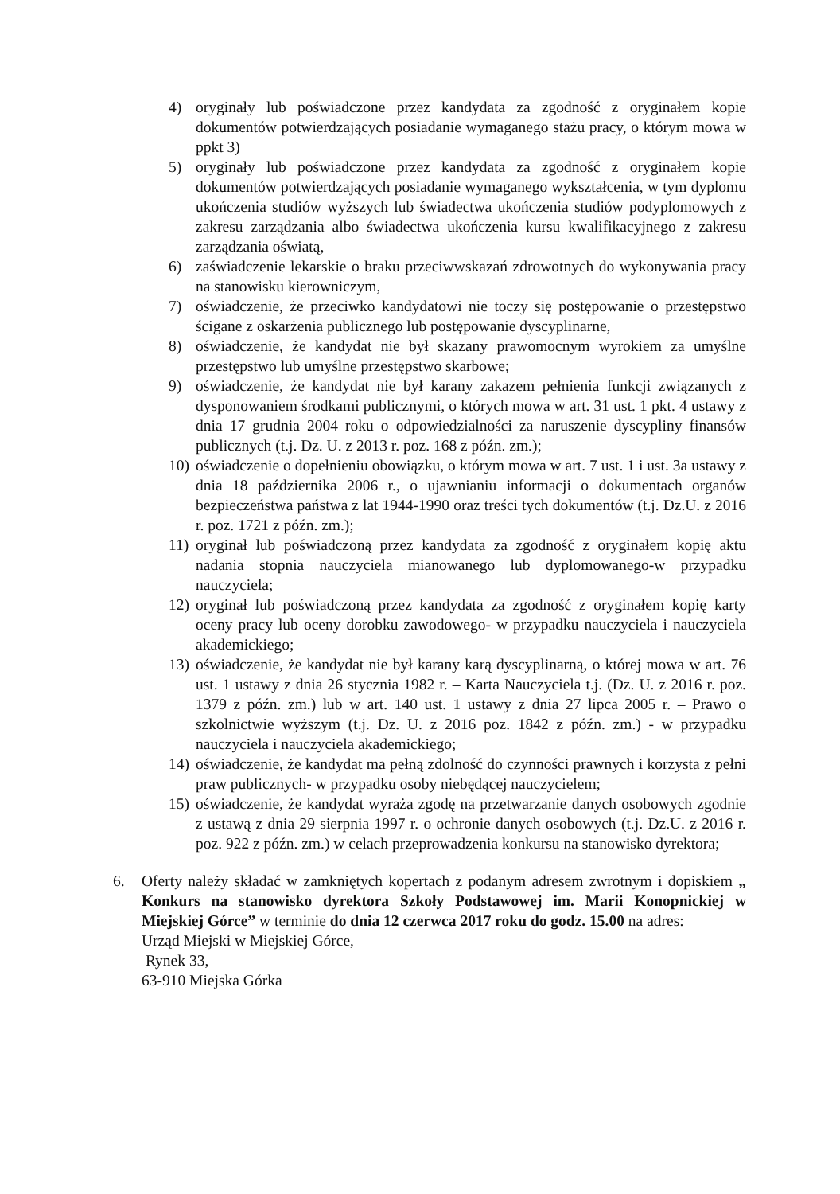4) oryginały lub poświadczone przez kandydata za zgodność z oryginałem kopie dokumentów potwierdzających posiadanie wymaganego stażu pracy, o którym mowa w ppkt 3)
5) oryginały lub poświadczone przez kandydata za zgodność z oryginałem kopie dokumentów potwierdzających posiadanie wymaganego wykształcenia, w tym dyplomu ukończenia studiów wyższych lub świadectwa ukończenia studiów podyplomowych z zakresu zarządzania albo świadectwa ukończenia kursu kwalifikacyjnego z zakresu zarządzania oświatą,
6) zaświadczenie lekarskie o braku przeciwwskazań zdrowotnych do wykonywania pracy na stanowisku kierowniczym,
7) oświadczenie, że przeciwko kandydatowi nie toczy się postępowanie o przestępstwo ścigane z oskarżenia publicznego lub postępowanie dyscyplinarne,
8) oświadczenie, że kandydat nie był skazany prawomocnym wyrokiem za umyślne przestępstwo lub umyślne przestępstwo skarbowe;
9) oświadczenie, że kandydat nie był karany zakazem pełnienia funkcji związanych z dysponowaniem środkami publicznymi, o których mowa w art. 31 ust. 1 pkt. 4 ustawy z dnia 17 grudnia 2004 roku o odpowiedzialności za naruszenie dyscypliny finansów publicznych (t.j. Dz. U. z 2013 r. poz. 168 z późn. zm.);
10)
oświadczenie o dopełnieniu obowiązku, o którym mowa w art. 7 ust. 1 i ust. 3a ustawy z dnia 18 października 2006 r., o ujawnianiu informacji o dokumentach organów bezpieczeństwa państwa z lat 1944-1990 oraz treści tych dokumentów (t.j. Dz.U. z 2016 r. poz. 1721 z późn. zm.);
11)
oryginał lub poświadczoną przez kandydata za zgodność z oryginałem kopię aktu nadania stopnia nauczyciela mianowanego lub dyplomowanego-w przypadku nauczyciela;
12)
oryginał lub poświadczoną przez kandydata za zgodność z oryginałem kopię karty oceny pracy lub oceny dorobku zawodowego- w przypadku nauczyciela i nauczyciela akademickiego;
13)
oświadczenie, że kandydat nie był karany karą dyscyplinarną, o której mowa w art. 76 ust. 1 ustawy z dnia 26 stycznia 1982 r. – Karta Nauczyciela t.j. (Dz. U. z 2016 r. poz. 1379 z późn. zm.) lub w art. 140 ust. 1 ustawy z dnia 27 lipca 2005 r. – Prawo o szkolnictwie wyższym (t.j. Dz. U. z 2016 poz. 1842 z późn. zm.) - w przypadku nauczyciela i nauczyciela akademickiego;
14)
oświadczenie, że kandydat ma pełną zdolność do czynności prawnych i korzysta z pełni praw publicznych- w przypadku osoby niebędącej nauczycielem;
15)
oświadczenie, że kandydat wyraża zgodę na przetwarzanie danych osobowych zgodnie z ustawą z dnia 29 sierpnia 1997 r. o ochronie danych osobowych (t.j. Dz.U. z 2016 r. poz. 922 z późn. zm.) w celach przeprowadzenia konkursu na stanowisko dyrektora;
6. Oferty należy składać w zamkniętych kopertach z podanym adresem zwrotnym i dopiskiem „ Konkurs na stanowisko dyrektora Szkoły Podstawowej im. Marii Konopnickiej w Miejskiej Górce” w terminie do dnia 12 czerwca 2017 roku do godz. 15.00 na adres:
Urząd Miejski w Miejskiej Górce,
Rynek 33,
63-910 Miejska Górka